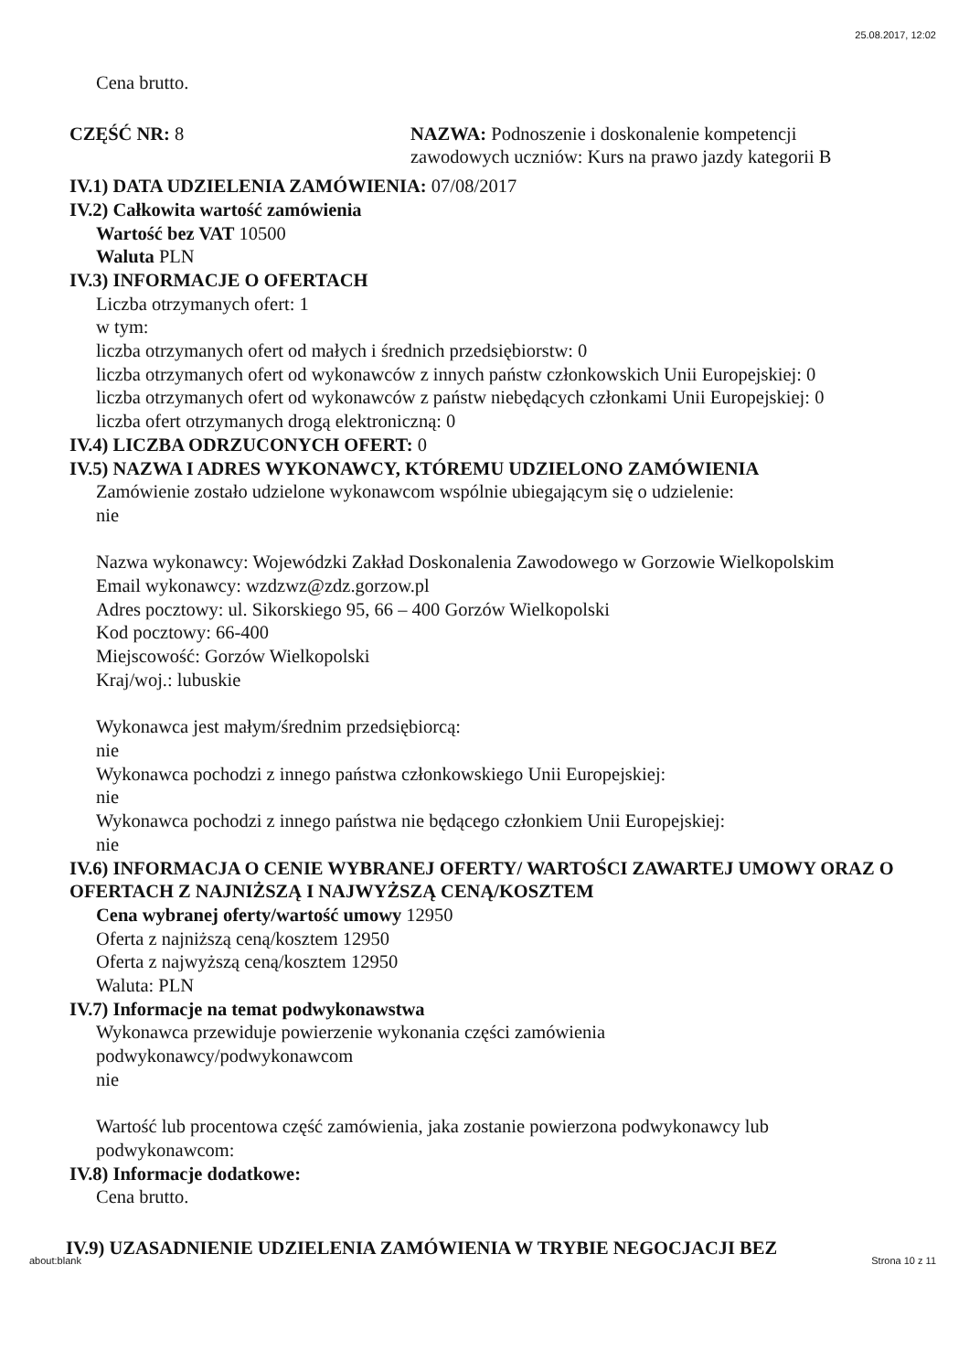25.08.2017, 12:02
Cena brutto.
CZĘŚĆ NR: 8 NAZWA: Podnoszenie i doskonalenie kompetencji zawodowych uczniów: Kurs na prawo jazdy kategorii B
IV.1) DATA UDZIELENIA ZAMÓWIENIA: 07/08/2017
IV.2) Całkowita wartość zamówienia
Wartość bez VAT 10500
Waluta PLN
IV.3) INFORMACJE O OFERTACH
Liczba otrzymanych ofert: 1
w tym:
liczba otrzymanych ofert od małych i średnich przedsiębiorstw: 0
liczba otrzymanych ofert od wykonawców z innych państw członkowskich Unii Europejskiej: 0
liczba otrzymanych ofert od wykonawców z państw niebędących członkami Unii Europejskiej: 0
liczba ofert otrzymanych drogą elektroniczną: 0
IV.4) LICZBA ODRZUCONYCH OFERT: 0
IV.5) NAZWA I ADRES WYKONAWCY, KTÓREMU UDZIELONO ZAMÓWIENIA
Zamówienie zostało udzielone wykonawcom wspólnie ubiegającym się o udzielenie:
nie
Nazwa wykonawcy: Wojewódzki Zakład Doskonalenia Zawodowego w Gorzowie Wielkopolskim
Email wykonawcy: wzdzwz@zdz.gorzow.pl
Adres pocztowy: ul. Sikorskiego 95, 66 – 400 Gorzów Wielkopolski
Kod pocztowy: 66-400
Miejscowość: Gorzów Wielkopolski
Kraj/woj.: lubuskie
Wykonawca jest małym/średnim przedsiębiorcą:
nie
Wykonawca pochodzi z innego państwa członkowskiego Unii Europejskiej:
nie
Wykonawca pochodzi z innego państwa nie będącego członkiem Unii Europejskiej:
nie
IV.6) INFORMACJA O CENIE WYBRANEJ OFERTY/ WARTOŚCI ZAWARTEJ UMOWY ORAZ O OFERTACH Z NAJNIŻSZĄ I NAJWYŻSZĄ CENĄ/KOSZTEM
Cena wybranej oferty/wartość umowy 12950
Oferta z najniższą ceną/kosztem 12950
Oferta z najwyższą ceną/kosztem 12950
Waluta: PLN
IV.7) Informacje na temat podwykonawstwa
Wykonawca przewiduje powierzenie wykonania części zamówienia
podwykonawcy/podwykonawcom
nie
Wartość lub procentowa część zamówienia, jaka zostanie powierzona podwykonawcy lub
podwykonawcom:
IV.8) Informacje dodatkowe:
Cena brutto.
IV.9) UZASADNIENIE UDZIELENIA ZAMÓWIENIA W TRYBIE NEGOCJACJI BEZ
about:blank Strona 10 z 11